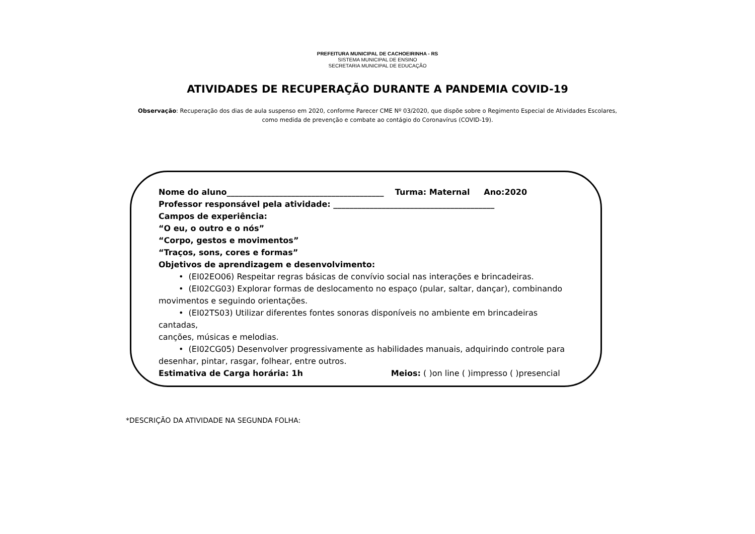PREFEITURA MUNICIPAL DE CACHOEIRINHA - RS
SISTEMA MUNICIPAL DE ENSINO
SECRETARIA MUNICIPAL DE EDUCAÇÃO
ATIVIDADES DE RECUPERAÇÃO DURANTE A PANDEMIA COVID-19
Observação: Recuperação dos dias de aula suspenso em 2020, conforme Parecer CME Nº 03/2020, que dispõe sobre o Regimento Especial de Atividades Escolares,
como medida de prevenção e combate ao contágio do Coronavírus (COVID-19).
Nome do aluno_______________________________________ Turma: Maternal Ano:2020
Professor responsável pela atividade: ________________________________________
Campos de experiência:
“O eu, o outro e o nós”
“Corpo, gestos e movimentos”
“Traços, sons, cores e formas”
Objetivos de aprendizagem e desenvolvimento:
• (EI02EO06) Respeitar regras básicas de convívio social nas interações e brincadeiras.
• (EI02CG03) Explorar formas de deslocamento no espaço (pular, saltar, dançar), combinando movimentos e seguindo orientações.
• (EI02TS03) Utilizar diferentes fontes sonoras disponíveis no ambiente em brincadeiras cantadas,
canções, músicas e melodias.
• (EI02CG05) Desenvolver progressivamente as habilidades manuais, adquirindo controle para desenhar, pintar, rasgar, folhear, entre outros.
Estimativa de Carga horária: 1h Meios: ( )on line ( )impresso ( )presencial
*DESCRIÇÃO DA ATIVIDADE NA SEGUNDA FOLHA: